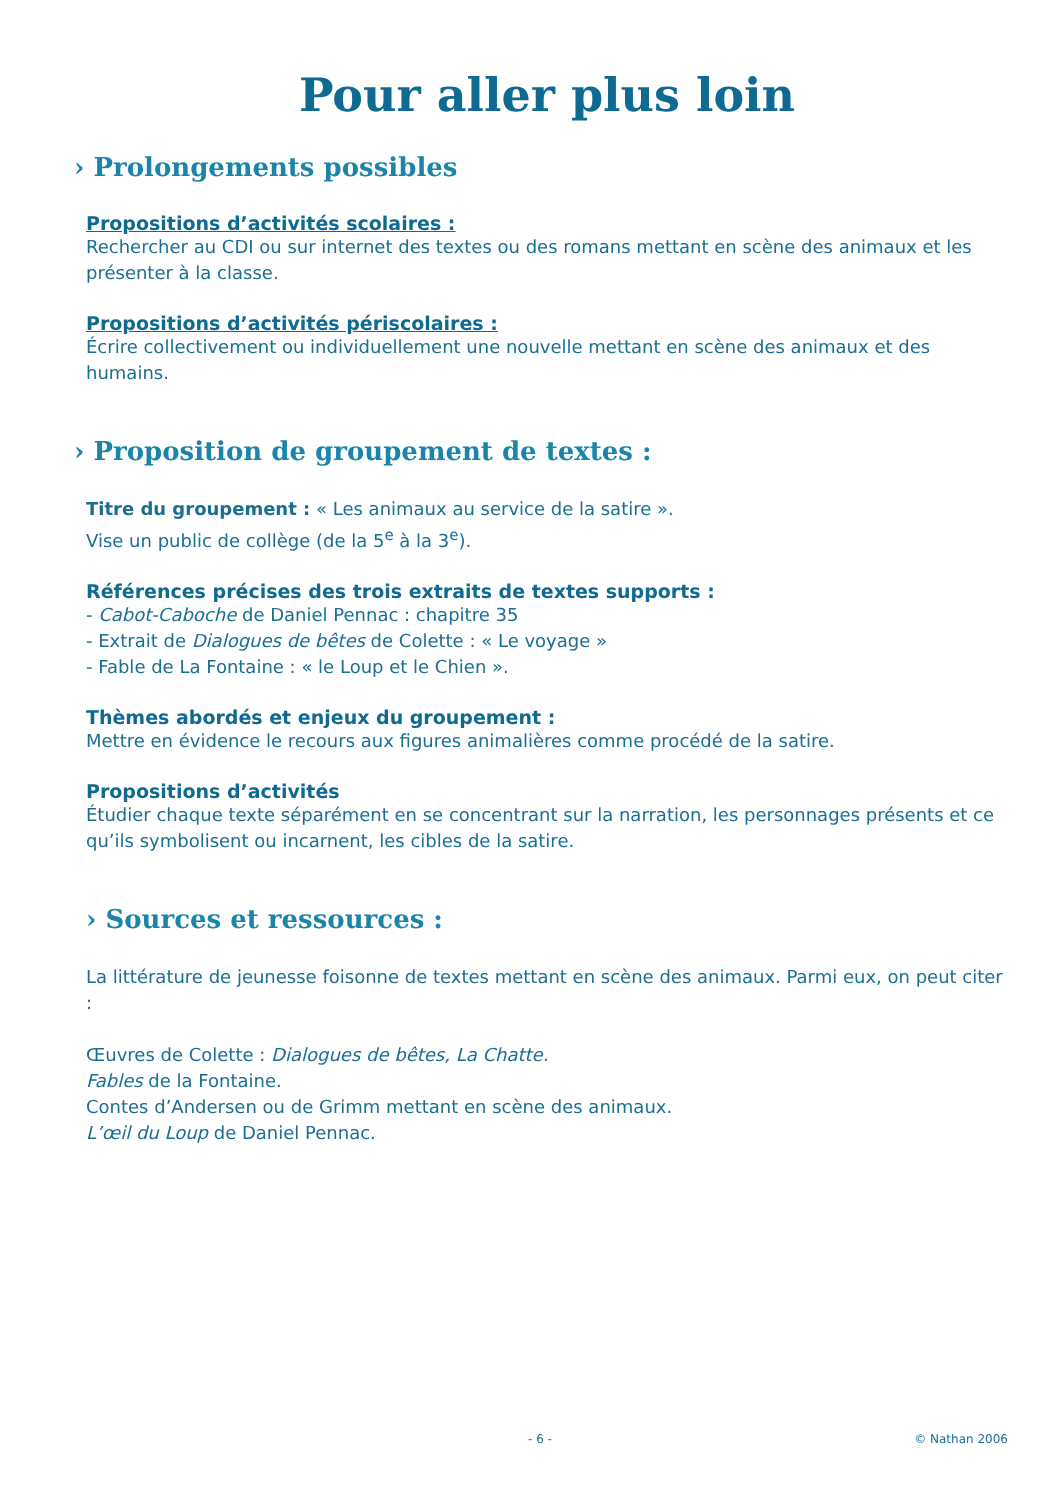Pour aller plus loin
› Prolongements possibles
Propositions d’activités scolaires :
Rechercher au CDI ou sur internet des textes ou des romans mettant en scène des animaux et les présenter à la classe.
Propositions d’activités périscolaires :
Écrire collectivement ou individuellement une nouvelle mettant en scène des animaux et des humains.
› Proposition de groupement de textes :
Titre du groupement : « Les animaux au service de la satire ».
Vise un public de collège (de la 5<sup>e</sup> à la 3<sup>e</sup>).
Références précises des trois extraits de textes supports :
- Cabot-Caboche de Daniel Pennac : chapitre 35
- Extrait de Dialogues de bêtes de Colette : « Le voyage »
- Fable de La Fontaine : « le Loup et le Chien ».
Thèmes abordés et enjeux du groupement :
Mettre en évidence le recours aux figures animalières comme procédé de la satire.
Propositions d’activités
Étudier chaque texte séparément en se concentrant sur la narration, les personnages présents et ce qu’ils symbolisent ou incarnent, les cibles de la satire.
› Sources et ressources :
La littérature de jeunesse foisonne de textes mettant en scène des animaux. Parmi eux, on peut citer :
Œuvres de Colette : Dialogues de bêtes, La Chatte.
Fables de la Fontaine.
Contes d’Andersen ou de Grimm mettant en scène des animaux.
L’œil du Loup de Daniel Pennac.
- 6 - © Nathan 2006